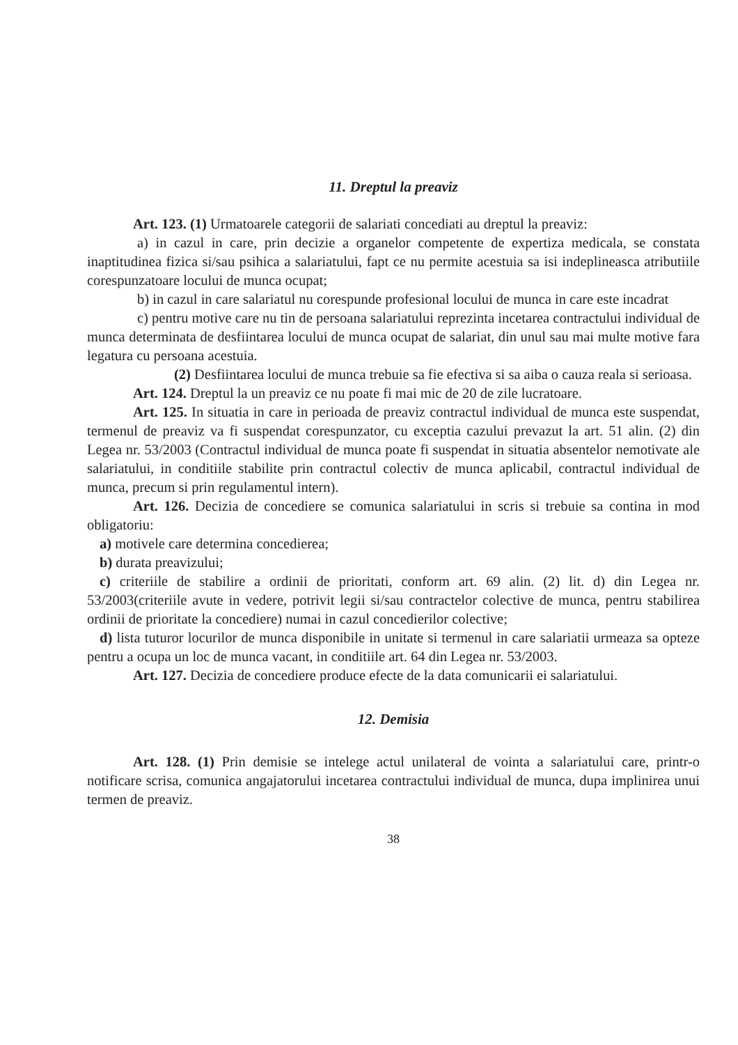11. Dreptul la preaviz
Art. 123. (1) Urmatoarele categorii de salariati concediati au dreptul la preaviz:
a) in cazul in care, prin decizie a organelor competente de expertiza medicala, se constata inaptitudinea fizica si/sau psihica a salariatului, fapt ce nu permite acestuia sa isi indeplineasca atributiile corespunzatoare locului de munca ocupat;
b) in cazul in care salariatul nu corespunde profesional locului de munca in care este incadrat
c) pentru motive care nu tin de persoana salariatului reprezinta incetarea contractului individual de munca determinata de desfiintarea locului de munca ocupat de salariat, din unul sau mai multe motive fara legatura cu persoana acestuia.
(2) Desfiintarea locului de munca trebuie sa fie efectiva si sa aiba o cauza reala si serioasa.
Art. 124. Dreptul la un preaviz ce nu poate fi mai mic de 20 de zile lucratoare.
Art. 125. In situatia in care in perioada de preaviz contractul individual de munca este suspendat, termenul de preaviz va fi suspendat corespunzator, cu exceptia cazului prevazut la art. 51 alin. (2) din Legea nr. 53/2003 (Contractul individual de munca poate fi suspendat in situatia absentelor nemotivate ale salariatului, in conditiile stabilite prin contractul colectiv de munca aplicabil, contractul individual de munca, precum si prin regulamentul intern).
Art. 126. Decizia de concediere se comunica salariatului in scris si trebuie sa contina in mod obligatoriu:
a) motivele care determina concedierea;
b) durata preavizului;
c) criteriile de stabilire a ordinii de prioritati, conform art. 69 alin. (2) lit. d) din Legea nr. 53/2003(criteriile avute in vedere, potrivit legii si/sau contractelor colective de munca, pentru stabilirea ordinii de prioritate la concediere) numai in cazul concedierilor colective;
d) lista tuturor locurilor de munca disponibile in unitate si termenul in care salariatii urmeaza sa opteze pentru a ocupa un loc de munca vacant, in conditiile art. 64 din Legea nr. 53/2003.
Art. 127. Decizia de concediere produce efecte de la data comunicarii ei salariatului.
12. Demisia
Art. 128. (1) Prin demisie se intelege actul unilateral de vointa a salariatului care, printr-o notificare scrisa, comunica angajatorului incetarea contractului individual de munca, dupa implinirea unui termen de preaviz.
38